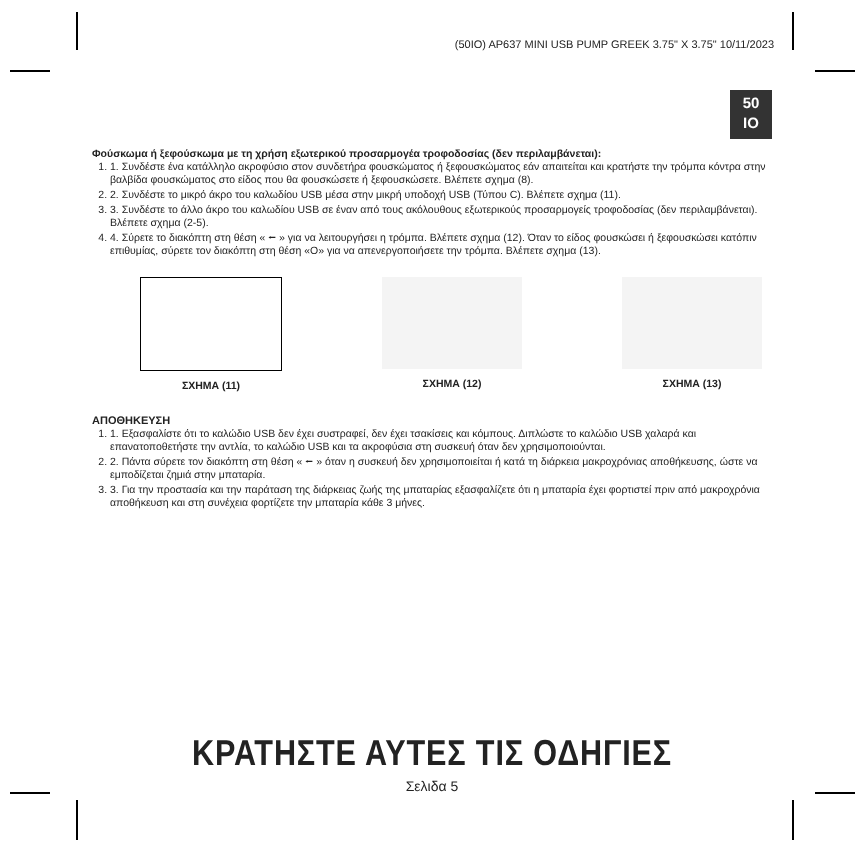(50IO) AP637 MINI USB PUMP GREEK 3.75" X 3.75" 10/11/2023
50
IO
Φούσκωμα ή ξεφούσκωμα με τη χρήση εξωτερικού προσαρμογέα τροφοδοσίας (δεν περιλαμβάνεται):
1. 1. Συνδέστε ένα κατάλληλο ακροφύσιο στον συνδετήρα φουσκώματος ή ξεφουσκώματος εάν απαιτείται και κρατήστε την τρόμπα κόντρα στην βαλβίδα φουσκώματος στο είδος που θα φουσκώσετε ή ξεφουσκώσετε. Βλέπετε σχημα (8).
2. 2. Συνδέστε το μικρό άκρο του καλωδίου USB μέσα στην μικρή υποδοχή USB (Τύπου C). Βλέπετε σχημα (11).
3. 3. Συνδέστε το άλλο άκρο του καλωδίου USB σε έναν από τους ακόλουθους εξωτερικούς προσαρμογείς τροφοδοσίας (δεν περιλαμβάνεται). Βλέπετε σχημα (2-5).
4. 4. Σύρετε το διακόπτη στη θέση « ⭠ » για να λειτουργήσει η τρόμπα. Βλέπετε σχημα (12). Όταν το είδος φουσκώσει ή ξεφουσκώσει κατόπιν επιθυμίας, σύρετε τον διακόπτη στη θέση «O» για να απενεργοποιήσετε την τρόμπα. Βλέπετε σχημα (13).
ΣΧΗΜΑ (11) ΣΧΗΜΑ (12) ΣΧΗΜΑ (13)
ΑΠΟΘΗΚΕΥΣΗ
1. 1. Εξασφαλίστε ότι το καλώδιο USB δεν έχει συστραφεί, δεν έχει τσακίσεις και κόμπους. Διπλώστε το καλώδιο USB χαλαρά και επανατοποθετήστε την αντλία, το καλώδιο USB και τα ακροφύσια στη συσκευή όταν δεν χρησιμοποιούνται.
2. 2. Πάντα σύρετε τον διακόπτη στη θέση « ⭠ » όταν η συσκευή δεν χρησιμοποιείται ή κατά τη διάρκεια μακροχρόνιας αποθήκευσης, ώστε να εμποδίζεται ζημιά στην μπαταρία.
3. 3. Για την προστασία και την παράταση της διάρκειας ζωής της μπαταρίας εξασφαλίζετε ότι η μπαταρία έχει φορτιστεί πριν από μακροχρόνια αποθήκευση και στη συνέχεια φορτίζετε την μπαταρία κάθε 3 μήνες.
ΚΡΑΤΗΣΤΕ ΑΥΤΕΣ ΤΙΣ ΟΔΗΓΙΕΣ
Σελιδα 5